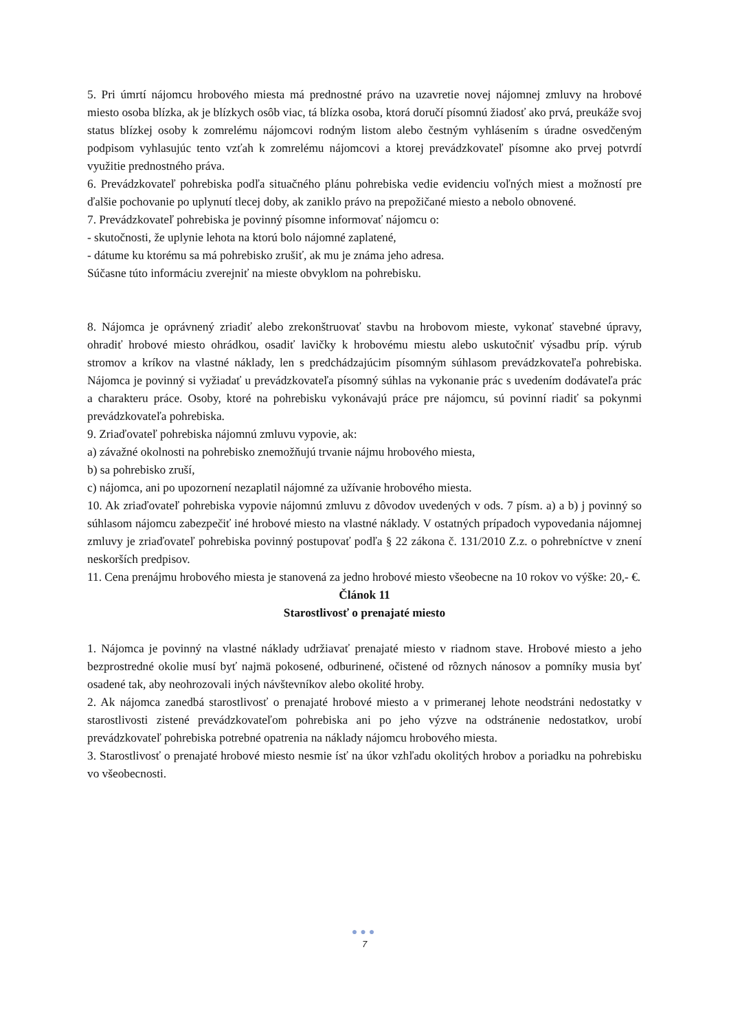5. Pri úmrtí nájomcu hrobového miesta má prednostné právo na uzavretie novej nájomnej zmluvy na hrobové miesto osoba blízka, ak je blízkych osôb viac, tá blízka osoba, ktorá doručí písomnú žiadosť ako prvá, preukáže svoj status blízkej osoby k zomrelému nájomcovi rodným listom alebo čestným vyhlásením s úradne osvedčeným podpisom vyhlasujúc tento vzťah k zomrelému nájomcovi a ktorej prevádzkovateľ písomne ako prvej potvrdí využitie prednostného práva.
6. Prevádzkovateľ pohrebiska podľa situačného plánu pohrebiska vedie evidenciu voľných miest a možností pre ďalšie pochovanie po uplynutí tlecej doby, ak zaniklo právo na prepožičané miesto a nebolo obnovené.
7. Prevádzkovateľ pohrebiska je povinný písomne informovať nájomcu o:
- skutočnosti, že uplynie lehota na ktorú bolo nájomné zaplatené,
- dátume ku ktorému sa má pohrebisko zrušiť, ak mu je známa jeho adresa.
Súčasne túto informáciu zverejniť na mieste obvyklom na pohrebisku.
8. Nájomca je oprávnený zriadiť alebo zrekonštruovať stavbu na hrobovom mieste, vykonať stavebné úpravy, ohradiť hrobové miesto ohrádkou, osadiť lavičky k hrobovému miestu alebo uskutočniť výsadbu príp. výrub stromov a kríkov na vlastné náklady, len s predchádzajúcim písomným súhlasom prevádzkovateľa pohrebiska. Nájomca je povinný si vyžiadať u prevádzkovateľa písomný súhlas na vykonanie prác s uvedením dodávateľa prác a charakteru práce. Osoby, ktoré na pohrebisku vykonávajú práce pre nájomcu, sú povinní riadiť sa pokynmi prevádzkovateľa pohrebiska.
9. Zriaďovateľ pohrebiska nájomnú zmluvu vypovie, ak:
a) závažné okolnosti na pohrebisko znemožňujú trvanie nájmu hrobového miesta,
b) sa pohrebisko zruší,
c) nájomca, ani po upozornení nezaplatil nájomné za užívanie hrobového miesta.
10. Ak zriaďovateľ pohrebiska vypovie nájomnú zmluvu z dôvodov uvedených v ods. 7 písm. a) a b) j povinný so súhlasom nájomcu zabezpečiť iné hrobové miesto na vlastné náklady. V ostatných prípadoch vypovedania nájomnej zmluvy je zriaďovateľ pohrebiska povinný postupovať podľa § 22 zákona č. 131/2010 Z.z. o pohrebníctve v znení neskorších predpisov.
11. Cena prenájmu hrobového miesta je stanovená za jedno hrobové miesto všeobecne na 10 rokov vo výške: 20,- €.
Článok 11
Starostlivosť o prenajaté miesto
1. Nájomca je povinný na vlastné náklady udržiavať prenajaté miesto v riadnom stave. Hrobové miesto a jeho bezprostredné okolie musí byť najmä pokosené, odburinené, očistené od rôznych nánosov a pomníky musia byť osadené tak, aby neohrozovali iných návštevníkov alebo okolité hroby.
2. Ak nájomca zanedbá starostlivosť o prenajaté hrobové miesto a v primeranej lehote neodstráni nedostatky v starostlivosti zistené prevádzkovateľom pohrebiska ani po jeho výzve na odstránenie nedostatkov, urobí prevádzkovateľ pohrebiska potrebné opatrenia na náklady nájomcu hrobového miesta.
3. Starostlivosť o prenajaté hrobové miesto nesmie ísť na úkor vzhľadu okolitých hrobov a poriadku na pohrebisku vo všeobecnosti.
●●●
7